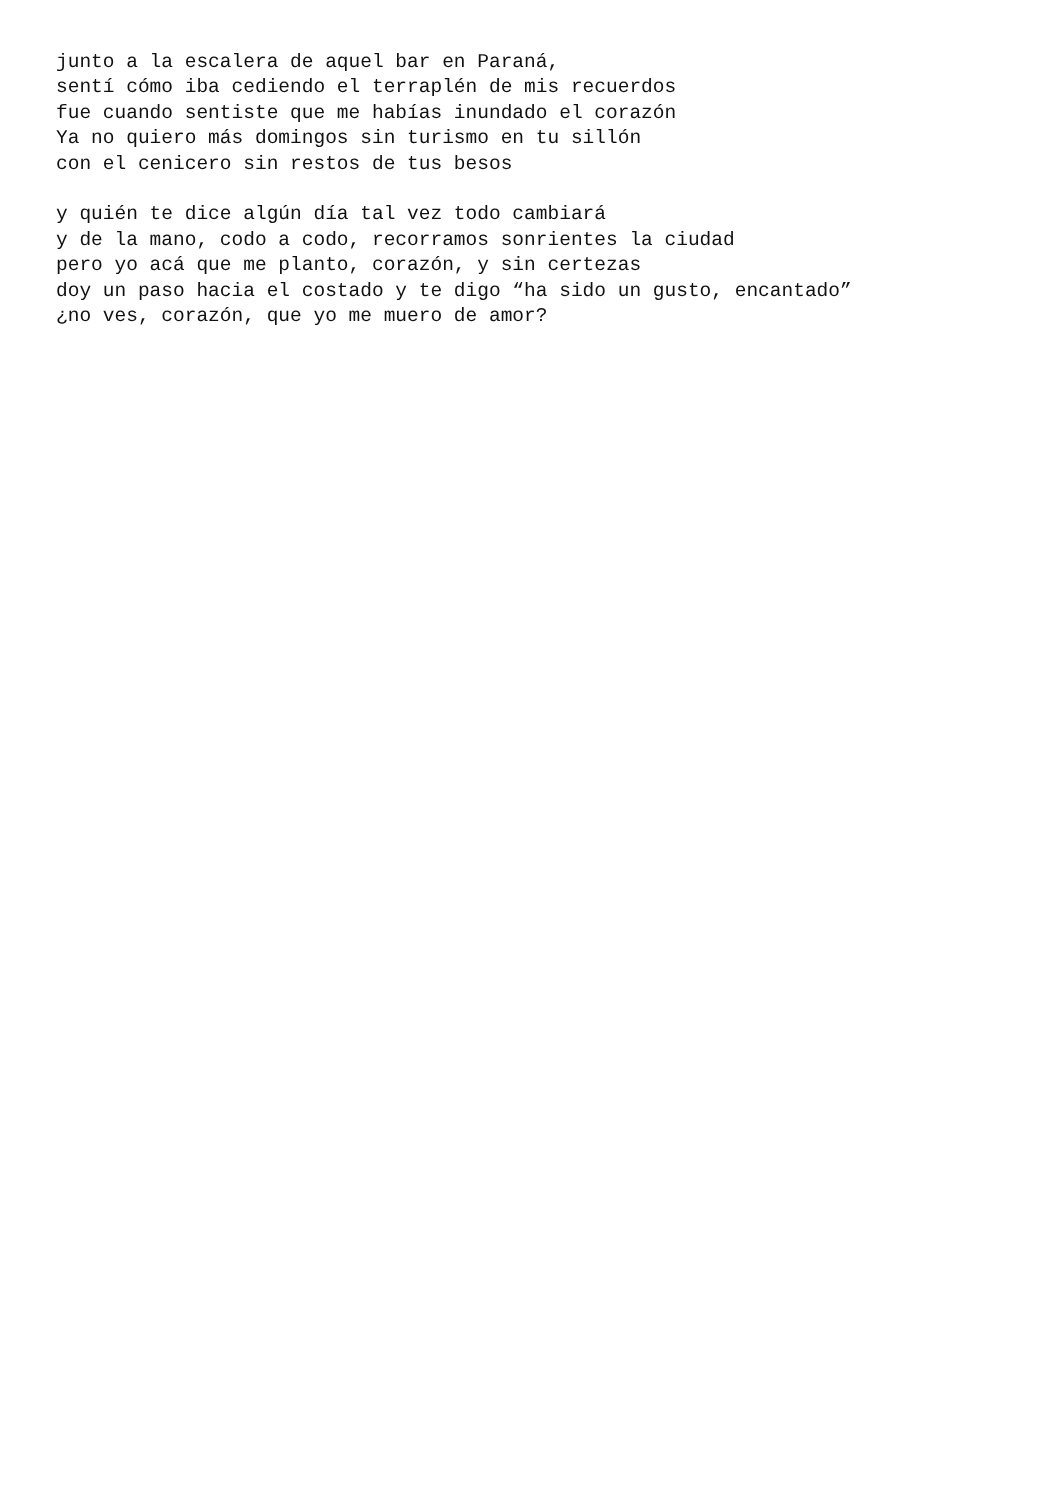junto a la escalera de aquel bar en Paraná, sentí cómo iba cediendo el terraplén de mis recuerdos fue cuando sentiste que me habías inundado el corazón Ya no quiero más domingos sin turismo en tu sillón con el cenicero sin restos de tus besos
y quién te dice algún día tal vez todo cambiará y de la mano, codo a codo, recorramos sonrientes la ciudad pero yo acá que me planto, corazón, y sin certezas doy un paso hacia el costado y te digo “ha sido un gusto, encantado” ¿no ves, corazón, que yo me muero de amor?